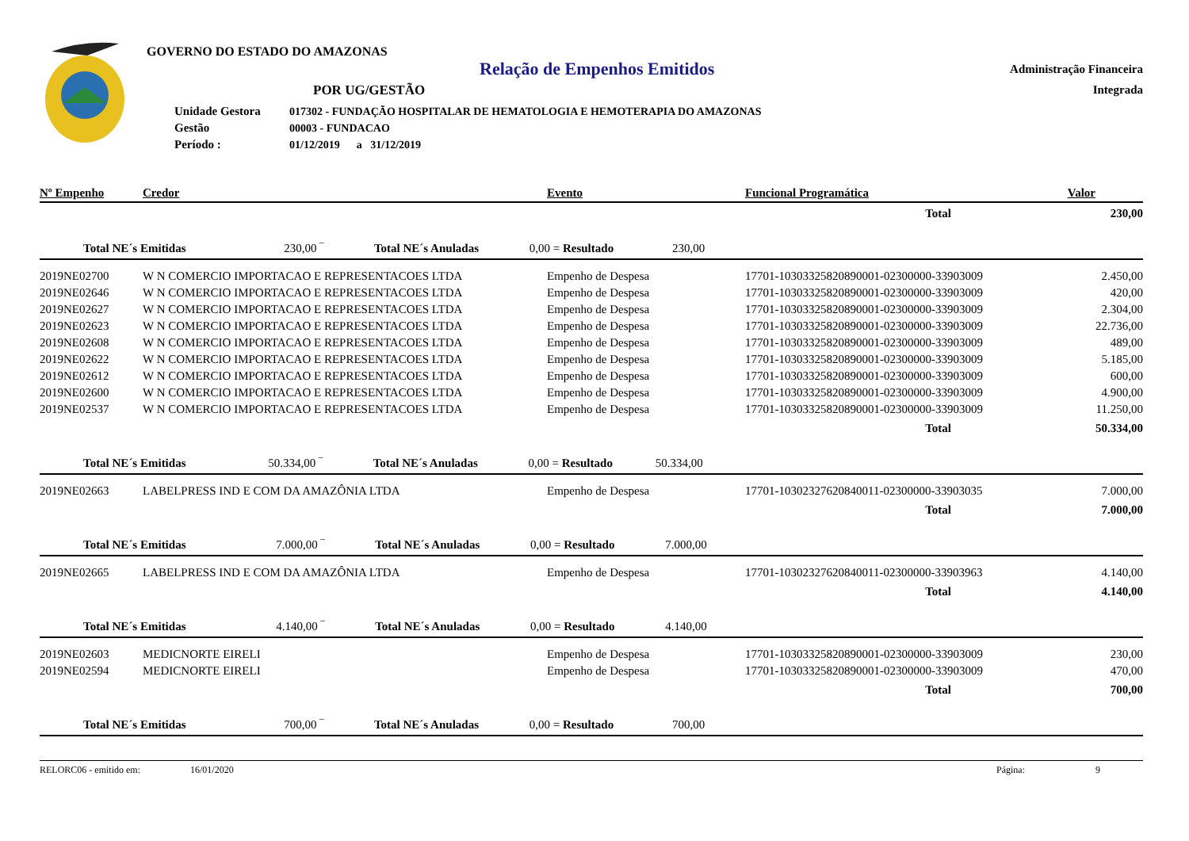GOVERNO DO ESTADO DO AMAZONAS
Relação de Empenhos Emitidos
Administração Financeira
Integrada
POR UG/GESTÃO
| Unidade Gestora | 017302 - FUNDAÇÃO HOSPITALAR DE HEMATOLOGIA E HEMOTERAPIA DO AMAZONAS |
| Gestão | 00003 - FUNDACAO |
| Período : | 01/12/2019 a 31/12/2019 |
| Nº Empenho | Credor | Evento | Funcional Programática | Valor |
| --- | --- | --- | --- | --- |
| | | | Total | 230,00 |
| Total NE´s Emitidas 230,00 ‾ Total NE´s Anuladas 0,00 = Resultado 230,00 | | | | |
| 2019NE02700 | W N COMERCIO IMPORTACAO E REPRESENTACOES LTDA | Empenho de Despesa | 17701-10303325820890001-02300000-33903009 | 2.450,00 |
| 2019NE02646 | W N COMERCIO IMPORTACAO E REPRESENTACOES LTDA | Empenho de Despesa | 17701-10303325820890001-02300000-33903009 | 420,00 |
| 2019NE02627 | W N COMERCIO IMPORTACAO E REPRESENTACOES LTDA | Empenho de Despesa | 17701-10303325820890001-02300000-33903009 | 2.304,00 |
| 2019NE02623 | W N COMERCIO IMPORTACAO E REPRESENTACOES LTDA | Empenho de Despesa | 17701-10303325820890001-02300000-33903009 | 22.736,00 |
| 2019NE02608 | W N COMERCIO IMPORTACAO E REPRESENTACOES LTDA | Empenho de Despesa | 17701-10303325820890001-02300000-33903009 | 489,00 |
| 2019NE02622 | W N COMERCIO IMPORTACAO E REPRESENTACOES LTDA | Empenho de Despesa | 17701-10303325820890001-02300000-33903009 | 5.185,00 |
| 2019NE02612 | W N COMERCIO IMPORTACAO E REPRESENTACOES LTDA | Empenho de Despesa | 17701-10303325820890001-02300000-33903009 | 600,00 |
| 2019NE02600 | W N COMERCIO IMPORTACAO E REPRESENTACOES LTDA | Empenho de Despesa | 17701-10303325820890001-02300000-33903009 | 4.900,00 |
| 2019NE02537 | W N COMERCIO IMPORTACAO E REPRESENTACOES LTDA | Empenho de Despesa | 17701-10303325820890001-02300000-33903009 | 11.250,00 |
| | | | Total | 50.334,00 |
| Total NE´s Emitidas 50.334,00 ‾ Total NE´s Anuladas 0,00 = Resultado 50.334,00 | | | | |
| 2019NE02663 | LABELPRESS IND E COM DA AMAZÔNIA LTDA | Empenho de Despesa | 17701-10302327620840011-02300000-33903035 | 7.000,00 |
| | | | Total | 7.000,00 |
| Total NE´s Emitidas 7.000,00 ‾ Total NE´s Anuladas 0,00 = Resultado 7.000,00 | | | | |
| 2019NE02665 | LABELPRESS IND E COM DA AMAZÔNIA LTDA | Empenho de Despesa | 17701-10302327620840011-02300000-33903963 | 4.140,00 |
| | | | Total | 4.140,00 |
| Total NE´s Emitidas 4.140,00 ‾ Total NE´s Anuladas 0,00 = Resultado 4.140,00 | | | | |
| 2019NE02603 | MEDICNORTE EIRELI | Empenho de Despesa | 17701-10303325820890001-02300000-33903009 | 230,00 |
| 2019NE02594 | MEDICNORTE EIRELI | Empenho de Despesa | 17701-10303325820890001-02300000-33903009 | 470,00 |
| | | | Total | 700,00 |
| Total NE´s Emitidas 700,00 ‾ Total NE´s Anuladas 0,00 = Resultado 700,00 | | | | |
RELORC06 - emitido em: 16/01/2020 Página: 9